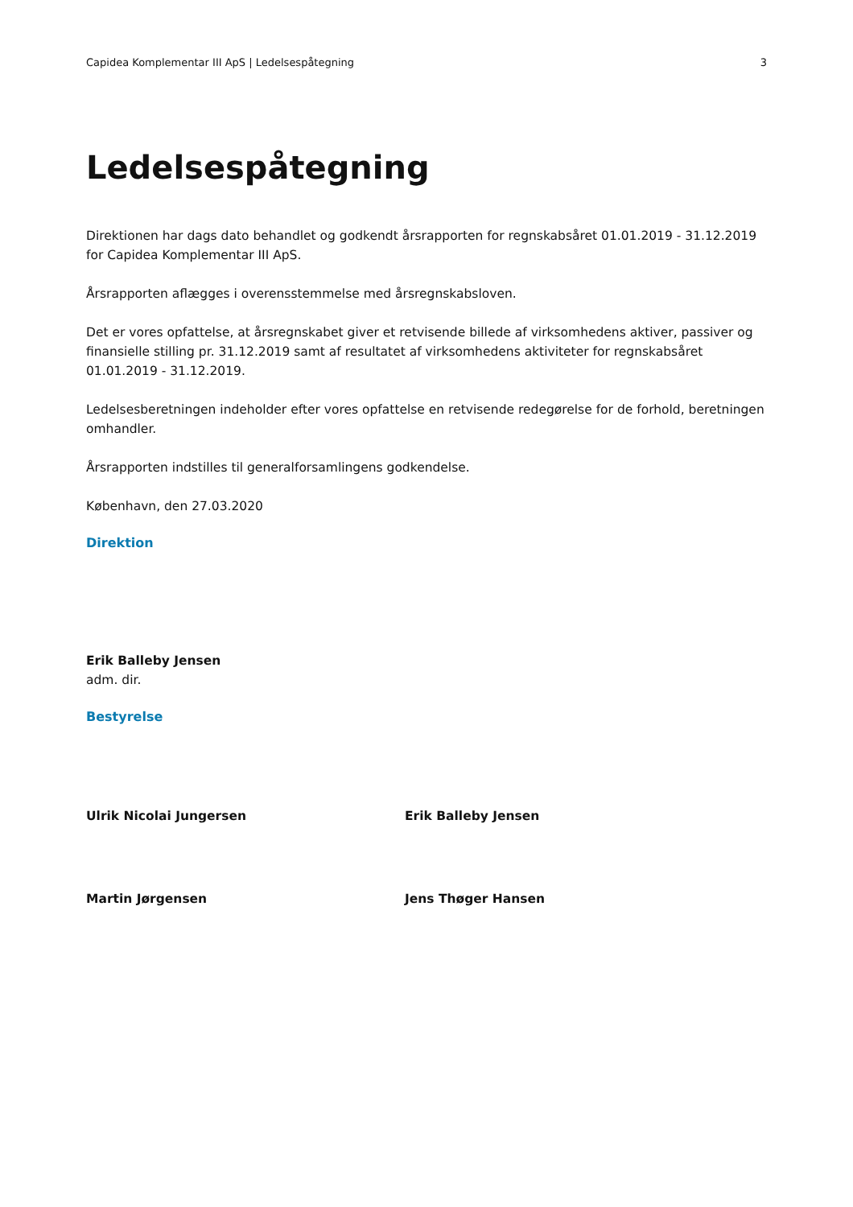Capidea Komplementar III ApS | Ledelsespåtegning 3
Ledelsespåtegning
Direktionen har dags dato behandlet og godkendt årsrapporten for regnskabsåret 01.01.2019 - 31.12.2019 for Capidea Komplementar III ApS.
Årsrapporten aflægges i overensstemmelse med årsregnskabsloven.
Det er vores opfattelse, at årsregnskabet giver et retvisende billede af virksomhedens aktiver, passiver og finansielle stilling pr. 31.12.2019 samt af resultatet af virksomhedens aktiviteter for regnskabsåret 01.01.2019 - 31.12.2019.
Ledelsesberetningen indeholder efter vores opfattelse en retvisende redegørelse for de forhold, beretningen omhandler.
Årsrapporten indstilles til generalforsamlingens godkendelse.
København, den 27.03.2020
Direktion
Erik Balleby Jensen
adm. dir.
Bestyrelse
Ulrik Nicolai Jungersen Erik Balleby Jensen
Martin Jørgensen Jens Thøger Hansen